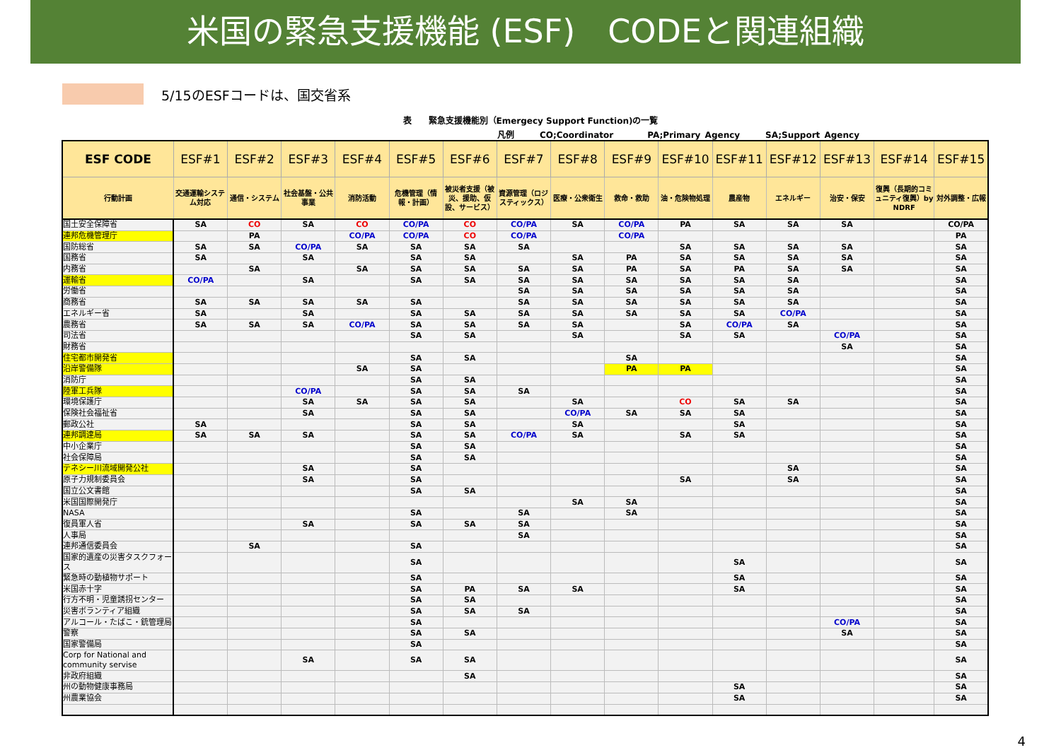米国の緊急支援機能 (ESF)　CODEと関連組織
5/15のESFコードは、国交省系
表　　緊急支援機能別（Emergecy Support Function)の一覧
凡例　　　CO;Coordinator　　　　PA;Primary Agency　　　SA;Support Agency
| ESF CODE | ESF#1 | ESF#2 | ESF#3 | ESF#4 | ESF#5 | ESF#6 | ESF#7 | ESF#8 | ESF#9 | ESF#10 | ESF#11 | ESF#12 | ESF#13 | ESF#14 | ESF#15 |
| --- | --- | --- | --- | --- | --- | --- | --- | --- | --- | --- | --- | --- | --- | --- | --- |
| 行動計画 | 交通運輸システム対応 | 通信・システム | 社会基盤・公共事業 | 消防活動 | 危機管理（情報・計画） | 被災者支援（被災、援助、仮設、サービス） | 資源管理（ロジスティックス） | 医療・公衆衛生 | 救命・救助 | 油・危険物処理 | 農産物 | エネルギー | 治安・保安 | 復興（長期的コミュニティ復興）by NDRF | 対外調整・広報 |
| 国土安全保障省 | SA | CO | SA | CO | CO/PA | CO | CO/PA | SA | CO/PA | PA | SA | SA | SA | | CO/PA |
| 連邦危機管理庁 | | PA | | CO/PA | CO/PA | CO | CO/PA | | CO/PA | | | | | | PA |
| 国防総省 | SA | SA | CO/PA | SA | SA | SA | SA | | | SA | SA | SA | SA | | SA |
| 国務省 | SA | | SA | | SA | SA | | SA | PA | SA | SA | SA | SA | | SA |
| 内務省 | | SA | | SA | SA | SA | SA | SA | PA | SA | PA | SA | SA | | SA |
| 運輸省 | CO/PA | | SA | | SA | SA | SA | SA | SA | SA | SA | SA | | | SA |
| 労働省 | | | | | | | SA | SA | SA | SA | SA | SA | | | SA |
| 商務省 | SA | SA | SA | SA | SA | | SA | SA | SA | SA | SA | SA | | | SA |
| エネルギー省 | SA | | SA | | SA | SA | SA | SA | SA | SA | SA | CO/PA | | | SA |
| 農務省 | SA | SA | SA | CO/PA | SA | SA | SA | SA | | SA | CO/PA | SA | | | SA |
| 司法省 | | | | | SA | SA | | SA | | SA | SA | | CO/PA | | SA |
| 財務省 | | | | | | | | | | | | | SA | | SA |
| 住宅都市開発省 | | | | | SA | SA | | | SA | | | | | | SA |
| 沿岸警備隊 | | | | SA | SA | | | | PA | PA | | | | | SA |
| 消防庁 | | | | | SA | SA | | | | | | | | | SA |
| 陸軍工兵隊 | | | CO/PA | | SA | SA | SA | | | | | | | | SA |
| 環境保護庁 | | | SA | SA | SA | SA | | SA | | CO | SA | SA | | | SA |
| 保険社会福祉省 | | | SA | | SA | SA | | CO/PA | SA | SA | SA | | | | SA |
| 郵政公社 | SA | | | | SA | SA | | SA | | | SA | | | | SA |
| 連邦調達局 | SA | SA | SA | | SA | SA | CO/PA | SA | | SA | SA | | | | SA |
| 中小企業庁 | | | | | SA | SA | | | | | | | | | SA |
| 社会保障局 | | | | | SA | SA | | | | | | | | | SA |
| テネシー川流域開発公社 | | | SA | | SA | | | | | | | SA | | | SA |
| 原子力規制委員会 | | | SA | | SA | | | | | SA | | SA | | | SA |
| 国立公文書館 | | | | | SA | SA | | | | | | | | | SA |
| 米国国際開発庁 | | | | | | | | SA | SA | | | | | | SA |
| NASA | | | | | SA | | SA | | SA | | | | | | SA |
| 復員軍人省 | | | SA | | SA | SA | SA | | | | | | | | SA |
| 人事局 | | | | | | | SA | | | | | | | | SA |
| 連邦通信委員会 | | SA | | | SA | | | | | | | | | | SA |
| 国家的遺産の災害タスクフォース | | | | | SA | | | | | | SA | | | | SA |
| 緊急時の動植物サポート | | | | | SA | | | | | | SA | | | | SA |
| 米国赤十字 | | | | | SA | PA | SA | SA | | | SA | | | | SA |
| 行方不明・児童誘拐センター | | | | | SA | SA | | | | | | | | | SA |
| 災害ボランティア組織 | | | | | SA | SA | SA | | | | | | | | SA |
| アルコール・たばこ・銃管理局 | | | | | SA | | | | | | | | CO/PA | | SA |
| 警察 | | | | | SA | SA | | | | | | | SA | | SA |
| 国家警備局 | | | | | SA | | | | | | | | | | SA |
| Corp for National and community servise | | | SA | | SA | SA | | | | | | | | | SA |
| 非政府組織 | | | | | | SA | | | | | | | | | SA |
| 州の動物健康事務局 | | | | | | | | | | | SA | | | | SA |
| 州農業協会 | | | | | | | | | | | SA | | | | SA |
4